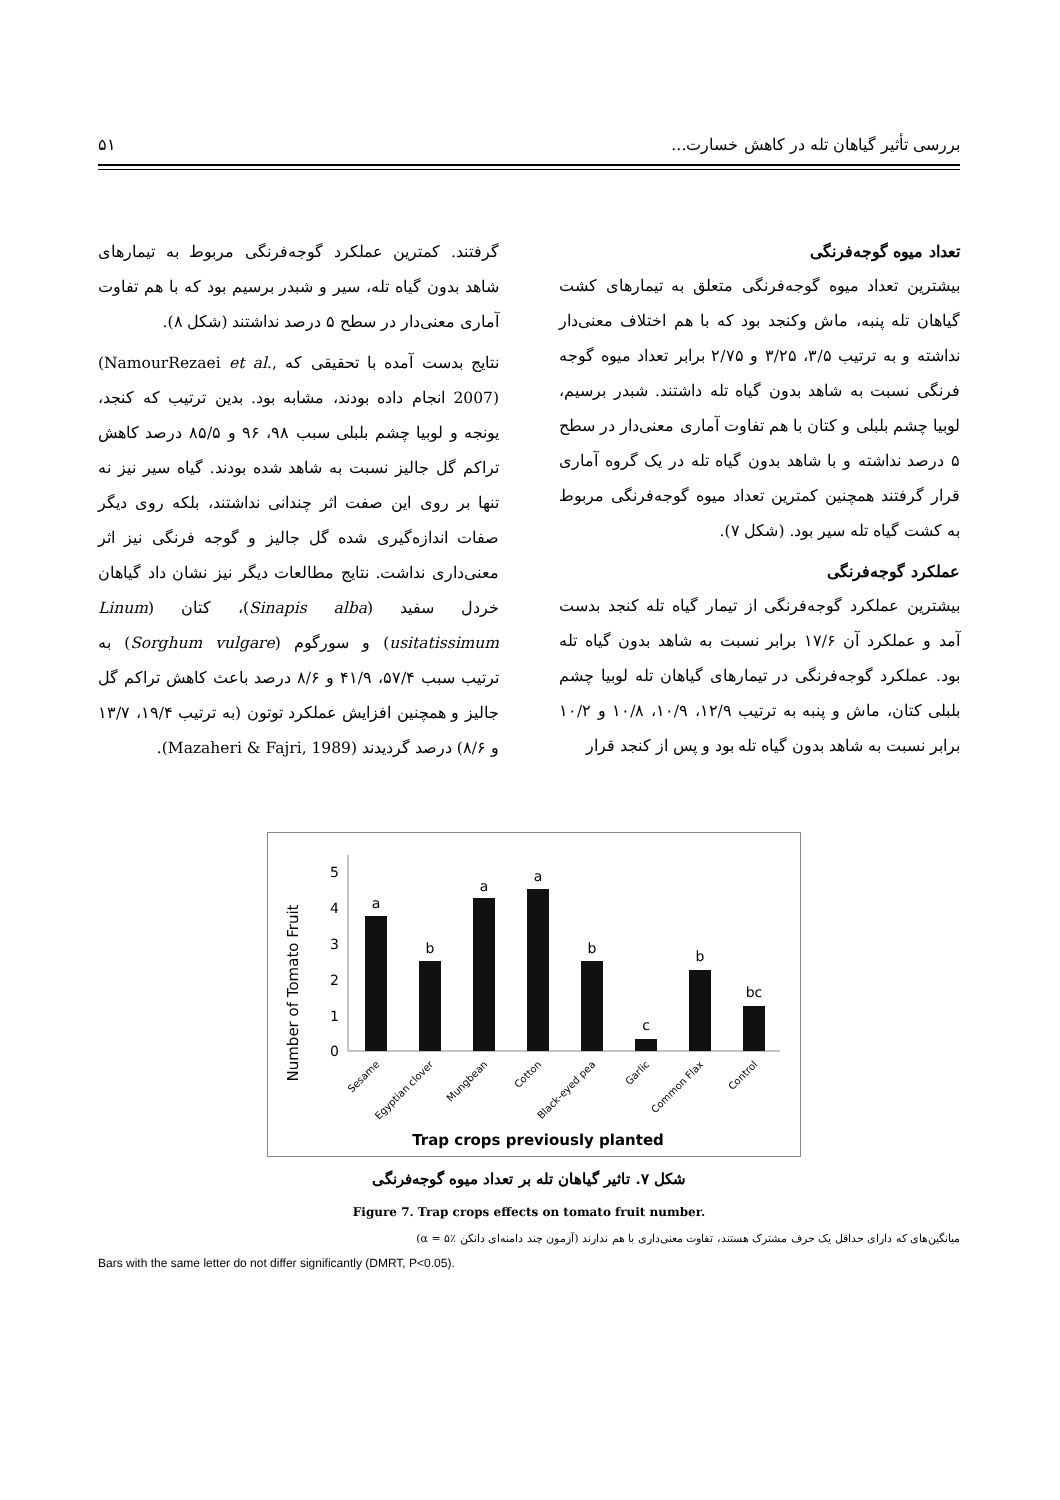بررسی تأثیر گیاهان تله در کاهش خسارت... ۵۱
تعداد میوه گوجه‌فرنگی
بیشترین تعداد میوه گوجه‌فرنگی متعلق به تیمارهای کشت گیاهان تله پنبه، ماش وکنجد بود که با هم اختلاف معنی‌دار نداشته و به ترتیب ۳/۵، ۳/۲۵ و ۲/۷۵ برابر تعداد میوه گوجه فرنگی نسبت به شاهد بدون گیاه تله داشتند. شبدر برسیم، لوبیا چشم بلبلی و کتان با هم تفاوت آماری معنی‌دار در سطح ۵ درصد نداشته و با شاهد بدون گیاه تله در یک گروه آماری قرار گرفتند همچنین کمترین تعداد میوه گوجه‌فرنگی مربوط به کشت گیاه تله سیر بود. (شکل ۷).
عملکرد گوجه‌فرنگی
بیشترین عملکرد گوجه‌فرنگی از تیمار گیاه تله کنجد بدست آمد و عملکرد آن ۱۷/۶ برابر نسبت به شاهد بدون گیاه تله بود. عملکرد گوجه‌فرنگی در تیمارهای گیاهان تله لوبیا چشم بلبلی کتان، ماش و پنبه به ترتیب ۱۲/۹، ۱۰/۹، ۱۰/۸ و ۱۰/۲ برابر نسبت به شاهد بدون گیاه تله بود و پس از کنجد قرار
گرفتند. کمترین عملکرد گوجه‌فرنگی مربوط به تیمارهای شاهد بدون گیاه تله، سیر و شبدر برسیم بود که با هم تفاوت آماری معنی‌دار در سطح ۵ درصد نداشتند (شکل ۸).
نتایج بدست آمده با تحقیقی که (NamourRezaei et al., 2007) انجام داده بودند، مشابه بود. بدین ترتیب که کنجد، یونجه و لوبیا چشم بلبلی سبب ۹۸، ۹۶ و ۸۵/۵ درصد کاهش تراکم گل جالیز نسبت به شاهد شده بودند. گیاه سیر نیز نه تنها بر روی این صفت اثر چندانی نداشتند، بلکه روی دیگر صفات اندازه‌گیری شده گل جالیز و گوجه فرنگی نیز اثر معنی‌داری نداشت. نتایج مطالعات دیگر نیز نشان داد گیاهان خردل سفید (Sinapis alba)، کتان (Linum usitatissimum) و سورگوم (Sorghum vulgare) به ترتیب سبب ۵۷/۴، ۴۱/۹ و ۸/۶ درصد باعث کاهش تراکم گل جالیز و همچنین افزایش عملکرد توتون (به ترتیب ۱۹/۴، ۱۳/۷ و ۸/۶) درصد گردیدند (Mazaheri & Fajri, 1989).
Number of Tomato Fruit
0
1
2
3
4
5
a
b
a
a
b
c
b
bc
Sesame
Egyptian clover
Mungbean
Cotton
Black-eyed pea
Garlic
Common Flax
Control
Trap crops previously planted
شکل ۷. تاثیر گیاهان تله بر تعداد میوه گوجه‌فرنگی
Figure 7. Trap crops effects on tomato fruit number.
میانگین‌های که دارای حداقل یک حرف مشترک هستند، تفاوت معنی‌داری با هم ندارند (آزمون چند دامنه‌ای دانکن ٪۵ = α)
Bars with the same letter do not differ significantly (DMRT, P<0.05).